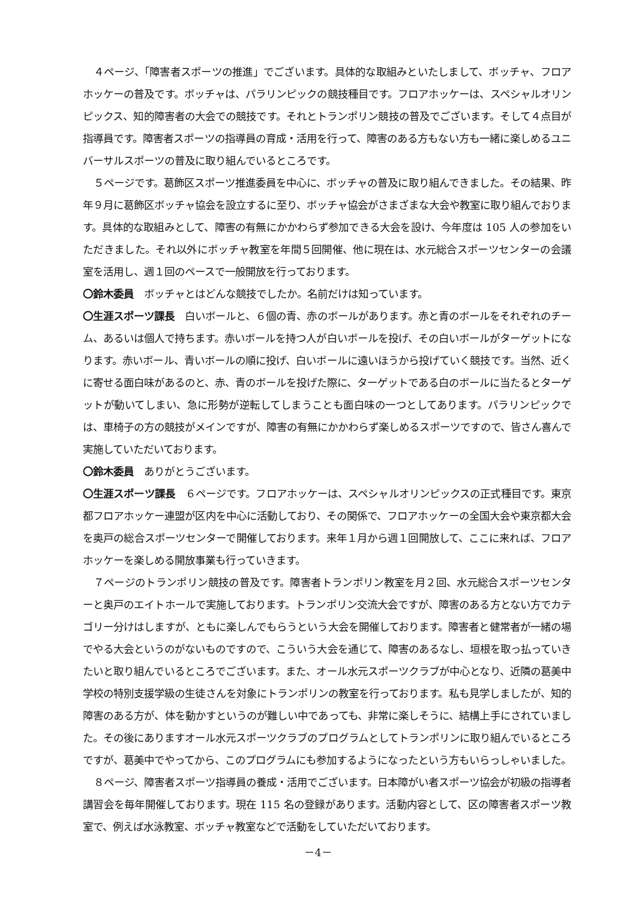４ページ、「障害者スポーツの推進」でございます。具体的な取組みといたしまして、ボッチャ、フロアホッケーの普及です。ボッチャは、パラリンピックの競技種目です。フロアホッケーは、スペシャルオリンピックス、知的障害者の大会での競技です。それとトランポリン競技の普及でございます。そして４点目が指導員です。障害者スポーツの指導員の育成・活用を行って、障害のある方もない方も一緒に楽しめるユニバーサルスポーツの普及に取り組んでいるところです。
５ページです。葛飾区スポーツ推進委員を中心に、ボッチャの普及に取り組んできました。その結果、昨年９月に葛飾区ボッチャ協会を設立するに至り、ボッチャ協会がさまざまな大会や教室に取り組んでおります。具体的な取組みとして、障害の有無にかかわらず参加できる大会を設け、今年度は 105 人の参加をいただきました。それ以外にボッチャ教室を年間５回開催、他に現在は、水元総合スポーツセンターの会議室を活用し、週１回のペースで一般開放を行っております。
〇鈴木委員　ボッチャとはどんな競技でしたか。名前だけは知っています。
〇生涯スポーツ課長　白いボールと、６個の青、赤のボールがあります。赤と青のボールをそれぞれのチーム、あるいは個人で持ちます。赤いボールを持つ人が白いボールを投げ、その白いボールがターゲットになります。赤いボール、青いボールの順に投げ、白いボールに遠いほうから投げていく競技です。当然、近くに寄せる面白味があるのと、赤、青のボールを投げた際に、ターゲットである白のボールに当たるとターゲットが動いてしまい、急に形勢が逆転してしまうことも面白味の一つとしてあります。パラリンピックでは、車椅子の方の競技がメインですが、障害の有無にかかわらず楽しめるスポーツですので、皆さん喜んで実施していただいております。
〇鈴木委員　ありがとうございます。
〇生涯スポーツ課長　６ページです。フロアホッケーは、スペシャルオリンピックスの正式種目です。東京都フロアホッケー連盟が区内を中心に活動しており、その関係で、フロアホッケーの全国大会や東京都大会を奥戸の総合スポーツセンターで開催しております。来年１月から週１回開放して、ここに来れば、フロアホッケーを楽しめる開放事業も行っていきます。
７ページのトランポリン競技の普及です。障害者トランポリン教室を月２回、水元総合スポーツセンターと奥戸のエイトホールで実施しております。トランポリン交流大会ですが、障害のある方とない方でカテゴリー分けはしますが、ともに楽しんでもらうという大会を開催しております。障害者と健常者が一緒の場でやる大会というのがないものですので、こういう大会を通じて、障害のあるなし、垣根を取っ払っていきたいと取り組んでいるところでございます。また、オール水元スポーツクラブが中心となり、近隣の葛美中学校の特別支援学級の生徒さんを対象にトランポリンの教室を行っております。私も見学しましたが、知的障害のある方が、体を動かすというのが難しい中であっても、非常に楽しそうに、結構上手にされていました。その後にありますオール水元スポーツクラブのプログラムとしてトランポリンに取り組んでいるところですが、葛美中でやってから、このプログラムにも参加するようになったという方もいらっしゃいました。
８ページ、障害者スポーツ指導員の養成・活用でございます。日本障がい者スポーツ協会が初級の指導者講習会を毎年開催しております。現在 115 名の登録があります。活動内容として、区の障害者スポーツ教室で、例えば水泳教室、ボッチャ教室などで活動をしていただいております。
－4－